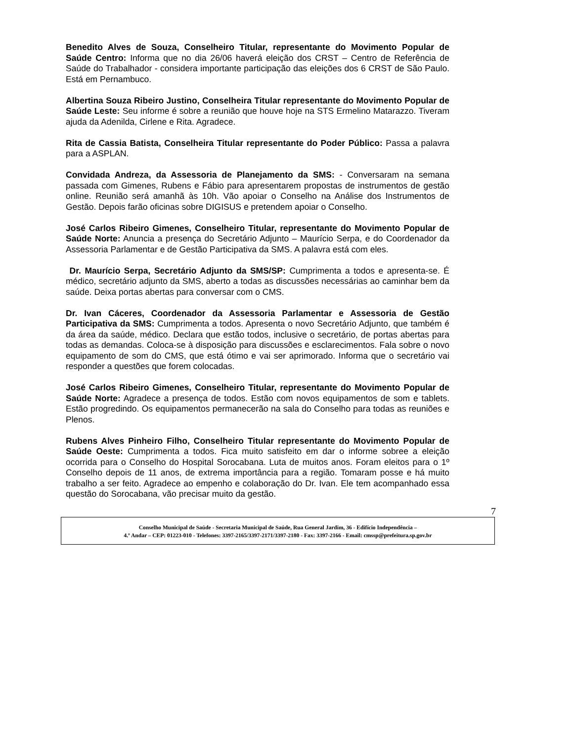Benedito Alves de Souza, Conselheiro Titular, representante do Movimento Popular de Saúde Centro: Informa que no dia 26/06 haverá eleição dos CRST – Centro de Referência de Saúde do Trabalhador - considera importante participação das eleições dos 6 CRST de São Paulo. Está em Pernambuco.
Albertina Souza Ribeiro Justino, Conselheira Titular representante do Movimento Popular de Saúde Leste: Seu informe é sobre a reunião que houve hoje na STS Ermelino Matarazzo. Tiveram ajuda da Adenilda, Cirlene e Rita. Agradece.
Rita de Cassia Batista, Conselheira Titular representante do Poder Público: Passa a palavra para a ASPLAN.
Convidada Andreza, da Assessoria de Planejamento da SMS: - Conversaram na semana passada com Gimenes, Rubens e Fábio para apresentarem propostas de instrumentos de gestão online. Reunião será amanhã às 10h. Vão apoiar o Conselho na Análise dos Instrumentos de Gestão. Depois farão oficinas sobre DIGISUS e pretendem apoiar o Conselho.
José Carlos Ribeiro Gimenes, Conselheiro Titular, representante do Movimento Popular de Saúde Norte: Anuncia a presença do Secretário Adjunto – Maurício Serpa, e do Coordenador da Assessoria Parlamentar e de Gestão Participativa da SMS. A palavra está com eles.
Dr. Maurício Serpa, Secretário Adjunto da SMS/SP: Cumprimenta a todos e apresenta-se. É médico, secretário adjunto da SMS, aberto a todas as discussões necessárias ao caminhar bem da saúde. Deixa portas abertas para conversar com o CMS.
Dr. Ivan Cáceres, Coordenador da Assessoria Parlamentar e Assessoria de Gestão Participativa da SMS: Cumprimenta a todos. Apresenta o novo Secretário Adjunto, que também é da área da saúde, médico. Declara que estão todos, inclusive o secretário, de portas abertas para todas as demandas. Coloca-se à disposição para discussões e esclarecimentos. Fala sobre o novo equipamento de som do CMS, que está ótimo e vai ser aprimorado. Informa que o secretário vai responder a questões que forem colocadas.
José Carlos Ribeiro Gimenes, Conselheiro Titular, representante do Movimento Popular de Saúde Norte: Agradece a presença de todos. Estão com novos equipamentos de som e tablets. Estão progredindo. Os equipamentos permanecerão na sala do Conselho para todas as reuniões e Plenos.
Rubens Alves Pinheiro Filho, Conselheiro Titular representante do Movimento Popular de Saúde Oeste: Cumprimenta a todos. Fica muito satisfeito em dar o informe sobree a eleição ocorrida para o Conselho do Hospital Sorocabana. Luta de muitos anos. Foram eleitos para o 1º Conselho depois de 11 anos, de extrema importância para a região. Tomaram posse e há muito trabalho a ser feito. Agradece ao empenho e colaboração do Dr. Ivan. Ele tem acompanhado essa questão do Sorocabana, vão precisar muito da gestão.
7
Conselho Municipal de Saúde - Secretaria Municipal de Saúde, Rua General Jardim, 36 - Edifício Independência –
4.º Andar – CEP: 01223-010 - Telefones: 3397-2165/3397-2171/3397-2180 - Fax: 3397-2166 - Email: cmssp@prefeitura.sp.gov.br